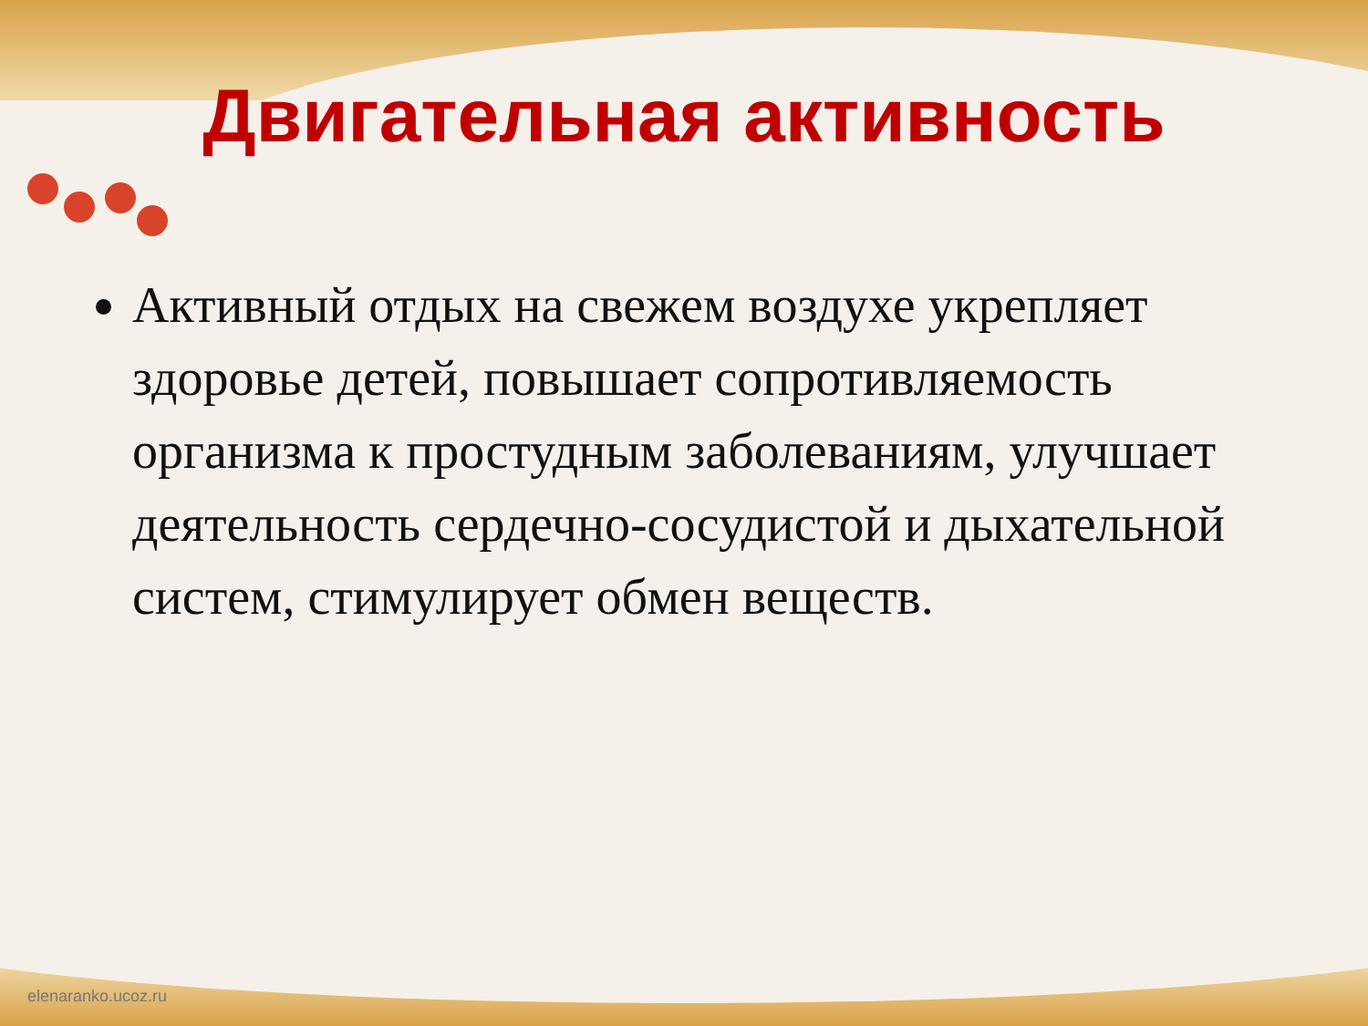Двигательная активность
Активный отдых на свежем воздухе укрепляет здоровье детей, повышает сопротивляемость организма к простудным заболеваниям, улучшает деятельность сердечно-сосудистой и дыхательной систем, стимулирует обмен веществ.
elenaranko.ucoz.ru